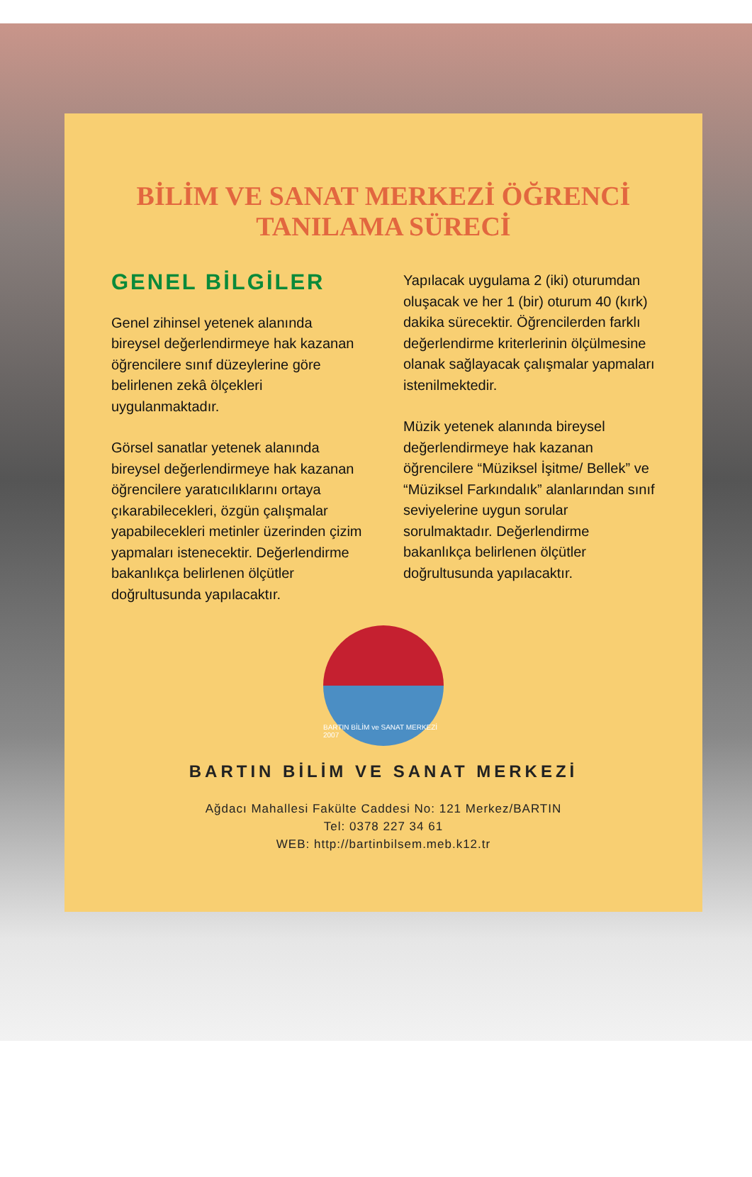BİLİM VE SANAT MERKEZİ ÖĞRENCİ
TANILAMA SÜRECİ
GENEL BİLGİLER
Genel zihinsel yetenek alanında bireysel değerlendirmeye hak kazanan öğrencilere sınıf düzeylerine göre belirlenen zekâ ölçekleri uygulanmaktadır.
Görsel sanatlar yetenek alanında bireysel değerlendirmeye hak kazanan öğrencilere yaratıcılıklarını ortaya çıkarabilecekleri, özgün çalışmalar yapabilecekleri metinler üzerinden çizim yapmaları istenecektir. Değerlendirme bakanlıkça belirlenen ölçütler doğrultusunda yapılacaktır.
Yapılacak uygulama 2 (iki) oturumdan oluşacak ve her 1 (bir) oturum 40 (kırk) dakika sürecektir. Öğrencilerden farklı değerlendirme kriterlerinin ölçülmesine olanak sağlayacak çalışmalar yapmaları istenilmektedir.
Müzik yetenek alanında bireysel değerlendirmeye hak kazanan öğrencilere “Müziksel İşitme/ Bellek” ve “Müziksel Farkındalık” alanlarından sınıf seviyelerine uygun sorular sorulmaktadır. Değerlendirme bakanlıkça belirlenen ölçütler doğrultusunda yapılacaktır.
BARTIN BİLİM ve SANAT MERKEZİ 2007
BARTIN BİLİM VE SANAT MERKEZİ
Ağdacı Mahallesi Fakülte Caddesi No: 121 Merkez/BARTIN
Tel: 0378 227 34 61
WEB: http://bartinbilsem.meb.k12.tr